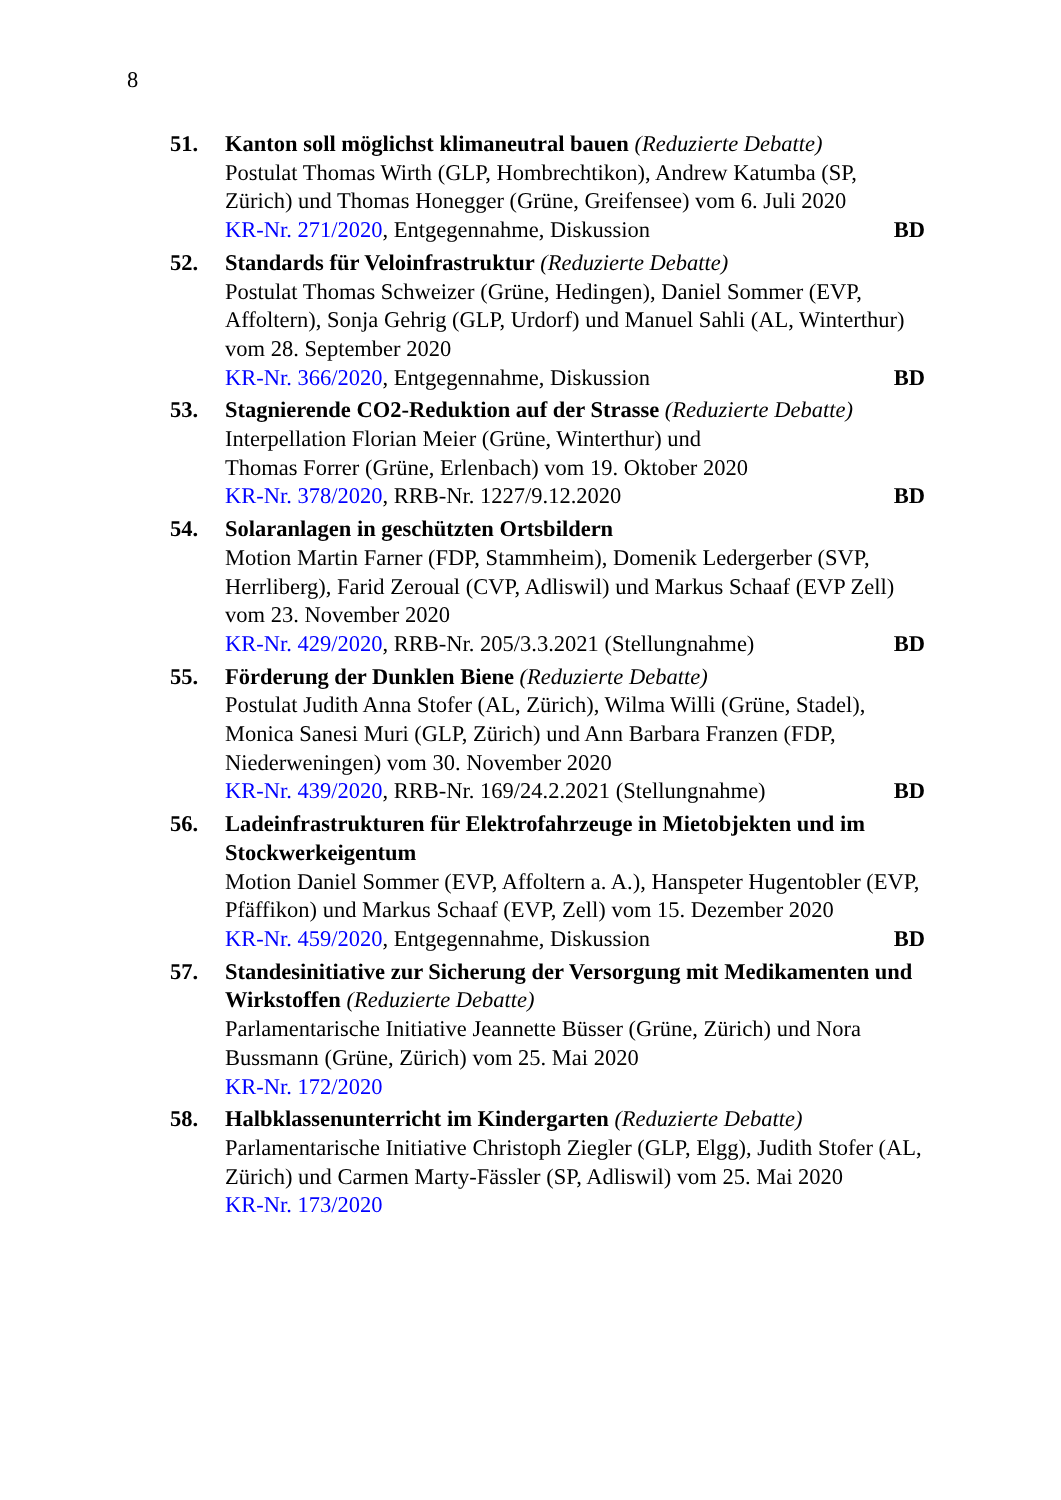8
51. Kanton soll möglichst klimaneutral bauen (Reduzierte Debatte)
Postulat Thomas Wirth (GLP, Hombrechtikon), Andrew Katumba (SP, Zürich) und Thomas Honegger (Grüne, Greifensee) vom 6. Juli 2020
KR-Nr. 271/2020, Entgegennahme, Diskussion BD
52. Standards für Veloinfrastruktur (Reduzierte Debatte)
Postulat Thomas Schweizer (Grüne, Hedingen), Daniel Sommer (EVP, Affoltern), Sonja Gehrig (GLP, Urdorf) und Manuel Sahli (AL, Winterthur) vom 28. September 2020
KR-Nr. 366/2020, Entgegennahme, Diskussion BD
53. Stagnierende CO2-Reduktion auf der Strasse (Reduzierte Debatte)
Interpellation Florian Meier (Grüne, Winterthur) und
Thomas Forrer (Grüne, Erlenbach) vom 19. Oktober 2020
KR-Nr. 378/2020, RRB-Nr. 1227/9.12.2020 BD
54. Solaranlagen in geschützten Ortsbildern
Motion Martin Farner (FDP, Stammheim), Domenik Ledergerber (SVP, Herrliberg), Farid Zeroual (CVP, Adliswil) und Markus Schaaf (EVP Zell) vom 23. November 2020
KR-Nr. 429/2020, RRB-Nr. 205/3.3.2021 (Stellungnahme) BD
55. Förderung der Dunklen Biene (Reduzierte Debatte)
Postulat Judith Anna Stofer (AL, Zürich), Wilma Willi (Grüne, Stadel), Monica Sanesi Muri (GLP, Zürich) und Ann Barbara Franzen (FDP, Niederweningen) vom 30. November 2020
KR-Nr. 439/2020, RRB-Nr. 169/24.2.2021 (Stellungnahme) BD
56. Ladeinfrastrukturen für Elektrofahrzeuge in Mietobjekten und im Stockwerkeigentum
Motion Daniel Sommer (EVP, Affoltern a. A.), Hanspeter Hugentobler (EVP, Pfäffikon) und Markus Schaaf (EVP, Zell) vom 15. Dezember 2020
KR-Nr. 459/2020, Entgegennahme, Diskussion BD
57. Standesinitiative zur Sicherung der Versorgung mit Medikamenten und Wirkstoffen (Reduzierte Debatte)
Parlamentarische Initiative Jeannette Büsser (Grüne, Zürich) und Nora Bussmann (Grüne, Zürich) vom 25. Mai 2020
KR-Nr. 172/2020
58. Halbklassenunterricht im Kindergarten (Reduzierte Debatte)
Parlamentarische Initiative Christoph Ziegler (GLP, Elgg), Judith Stofer (AL, Zürich) und Carmen Marty-Fässler (SP, Adliswil) vom 25. Mai 2020
KR-Nr. 173/2020